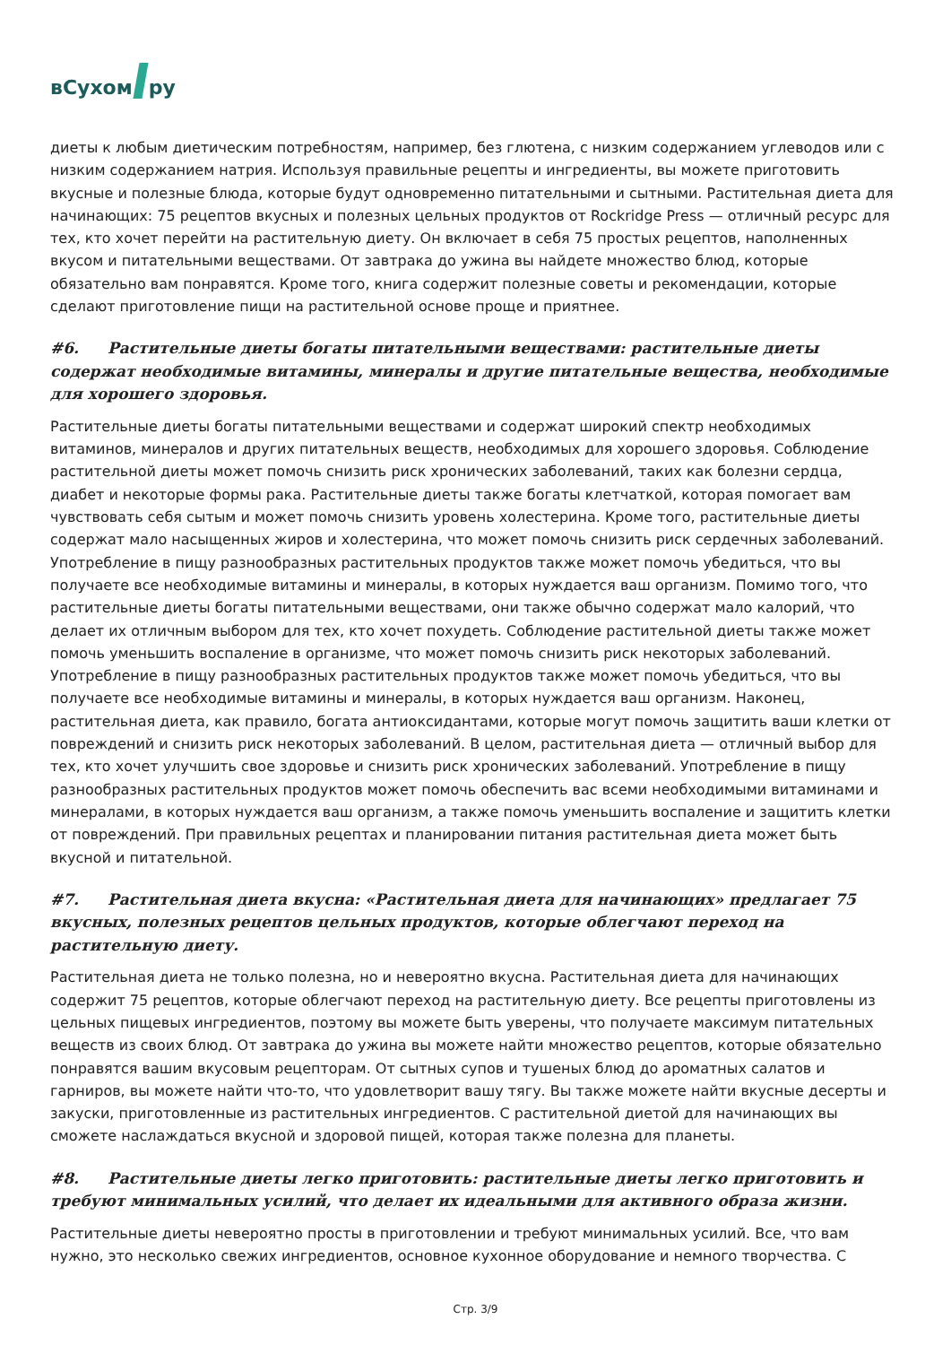вСухом ру
диеты к любым диетическим потребностям, например, без глютена, с низким содержанием углеводов или с низким содержанием натрия. Используя правильные рецепты и ингредиенты, вы можете приготовить вкусные и полезные блюда, которые будут одновременно питательными и сытными. Растительная диета для начинающих: 75 рецептов вкусных и полезных цельных продуктов от Rockridge Press — отличный ресурс для тех, кто хочет перейти на растительную диету. Он включает в себя 75 простых рецептов, наполненных вкусом и питательными веществами. От завтрака до ужина вы найдете множество блюд, которые обязательно вам понравятся. Кроме того, книга содержит полезные советы и рекомендации, которые сделают приготовление пищи на растительной основе проще и приятнее.
#6. Растительные диеты богаты питательными веществами: растительные диеты содержат необходимые витамины, минералы и другие питательные вещества, необходимые для хорошего здоровья.
Растительные диеты богаты питательными веществами и содержат широкий спектр необходимых витаминов, минералов и других питательных веществ, необходимых для хорошего здоровья. Соблюдение растительной диеты может помочь снизить риск хронических заболеваний, таких как болезни сердца, диабет и некоторые формы рака. Растительные диеты также богаты клетчаткой, которая помогает вам чувствовать себя сытым и может помочь снизить уровень холестерина. Кроме того, растительные диеты содержат мало насыщенных жиров и холестерина, что может помочь снизить риск сердечных заболеваний. Употребление в пищу разнообразных растительных продуктов также может помочь убедиться, что вы получаете все необходимые витамины и минералы, в которых нуждается ваш организм. Помимо того, что растительные диеты богаты питательными веществами, они также обычно содержат мало калорий, что делает их отличным выбором для тех, кто хочет похудеть. Соблюдение растительной диеты также может помочь уменьшить воспаление в организме, что может помочь снизить риск некоторых заболеваний. Употребление в пищу разнообразных растительных продуктов также может помочь убедиться, что вы получаете все необходимые витамины и минералы, в которых нуждается ваш организм. Наконец, растительная диета, как правило, богата антиоксидантами, которые могут помочь защитить ваши клетки от повреждений и снизить риск некоторых заболеваний. В целом, растительная диета — отличный выбор для тех, кто хочет улучшить свое здоровье и снизить риск хронических заболеваний. Употребление в пищу разнообразных растительных продуктов может помочь обеспечить вас всеми необходимыми витаминами и минералами, в которых нуждается ваш организм, а также помочь уменьшить воспаление и защитить клетки от повреждений. При правильных рецептах и планировании питания растительная диета может быть вкусной и питательной.
#7. Растительная диета вкусна: «Растительная диета для начинающих» предлагает 75 вкусных, полезных рецептов цельных продуктов, которые облегчают переход на растительную диету.
Растительная диета не только полезна, но и невероятно вкусна. Растительная диета для начинающих содержит 75 рецептов, которые облегчают переход на растительную диету. Все рецепты приготовлены из цельных пищевых ингредиентов, поэтому вы можете быть уверены, что получаете максимум питательных веществ из своих блюд. От завтрака до ужина вы можете найти множество рецептов, которые обязательно понравятся вашим вкусовым рецепторам. От сытных супов и тушеных блюд до ароматных салатов и гарниров, вы можете найти что-то, что удовлетворит вашу тягу. Вы также можете найти вкусные десерты и закуски, приготовленные из растительных ингредиентов. С растительной диетой для начинающих вы сможете наслаждаться вкусной и здоровой пищей, которая также полезна для планеты.
#8. Растительные диеты легко приготовить: растительные диеты легко приготовить и требуют минимальных усилий, что делает их идеальными для активного образа жизни.
Растительные диеты невероятно просты в приготовлении и требуют минимальных усилий. Все, что вам нужно, это несколько свежих ингредиентов, основное кухонное оборудование и немного творчества. С
Стр. 3/9